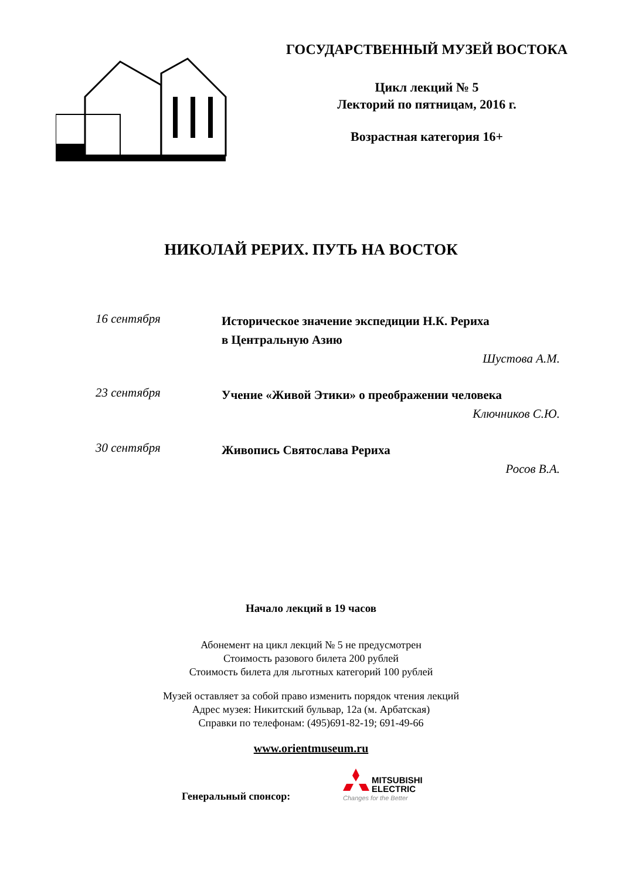ГОСУДАРСТВЕННЫЙ МУЗЕЙ ВОСТОКА
Цикл лекций № 5
Лекторий по пятницам, 2016 г.
Возрастная категория 16+
НИКОЛАЙ РЕРИХ. ПУТЬ НА ВОСТОК
16 сентября
Историческое значение экспедиции Н.К. Рериха
в Центральную Азию
Шустова А.М.
23 сентября
Учение «Живой Этики» о преображении человека
Ключников С.Ю.
30 сентября
Живопись Святослава Рериха
Росов В.А.
Начало лекций в 19 часов
Абонемент на цикл лекций № 5 не предусмотрен
Стоимость разового билета 200 рублей
Стоимость билета для льготных категорий 100 рублей
Музей оставляет за собой право изменить порядок чтения лекций
Адрес музея: Никитский бульвар, 12а (м. Арбатская)
Справки по телефонам: (495)691-82-19; 691-49-66
www.orientmuseum.ru
Генеральный спонсор:
MITSUBISHI
ELECTRIC
Changes for the Better